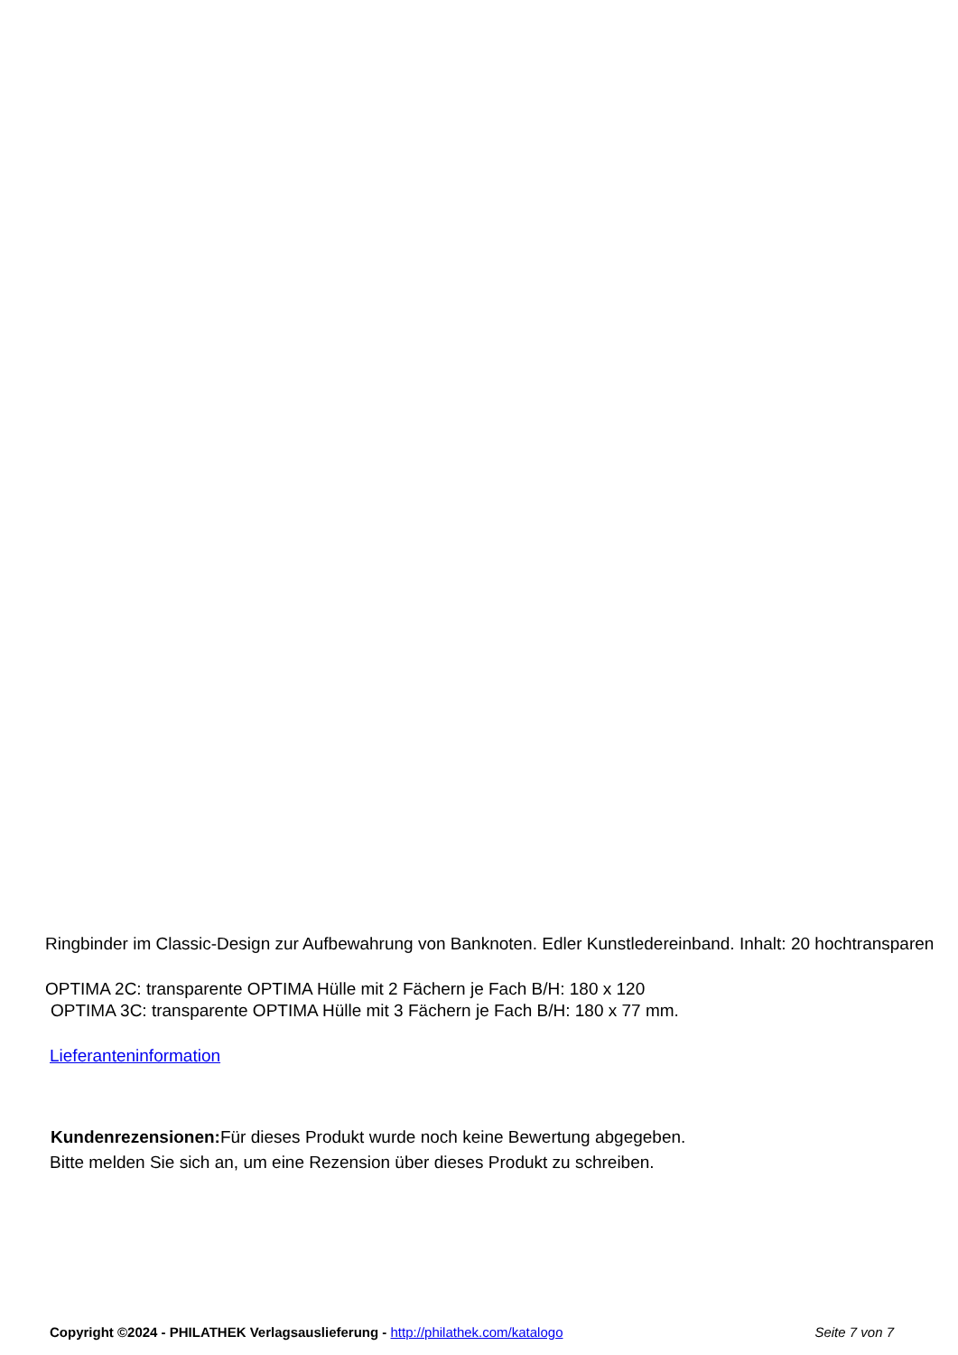Ringbinder im Classic-Design zur Aufbewahrung von Banknoten. Edler Kunstledereinband. Inhalt: 20 hochtransparen
OPTIMA 2C: transparente OPTIMA Hülle mit 2 Fächern je Fach B/H: 180 x 120
OPTIMA 3C: transparente OPTIMA Hülle mit 3 Fächern je Fach B/H: 180 x 77 mm.
Lieferanteninformation
Kundenrezensionen: Für dieses Produkt wurde noch keine Bewertung abgegeben.
Bitte melden Sie sich an, um eine Rezension über dieses Produkt zu schreiben.
Copyright ©2024 - PHILATHEK Verlagsauslieferung - http://philathek.com/katalogo Seite 7 von 7